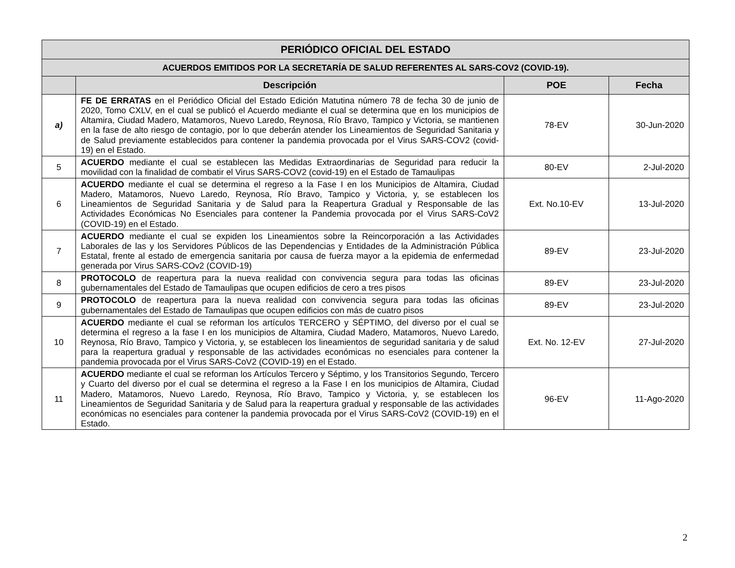| PERIÓDICO OFICIAL DEL ESTADO | | | |
| --- | --- | --- | --- |
| ACUERDOS EMITIDOS POR LA SECRETARÍA DE SALUD REFERENTES AL SARS-COV2 (COVID-19). | | | |
| | Descripción | POE | Fecha |
| a) | FE DE ERRATAS en el Periódico Oficial del Estado Edición Matutina número 78 de fecha 30 de junio de 2020, Tomo CXLV, en el cual se publicó el Acuerdo mediante el cual se determina que en los municipios de Altamira, Ciudad Madero, Matamoros, Nuevo Laredo, Reynosa, Río Bravo, Tampico y Victoria, se mantienen en la fase de alto riesgo de contagio, por lo que deberán atender los Lineamientos de Seguridad Sanitaria y de Salud previamente establecidos para contener la pandemia provocada por el Virus SARS-COV2 (covid-19) en el Estado. | 78-EV | 30-Jun-2020 |
| 5 | ACUERDO mediante el cual se establecen las Medidas Extraordinarias de Seguridad para reducir la movilidad con la finalidad de combatir el Virus SARS-COV2 (covid-19) en el Estado de Tamaulipas | 80-EV | 2-Jul-2020 |
| 6 | ACUERDO mediante el cual se determina el regreso a la Fase I en los Municipios de Altamira, Ciudad Madero, Matamoros, Nuevo Laredo, Reynosa, Río Bravo, Tampico y Victoria, y, se establecen los Lineamientos de Seguridad Sanitaria y de Salud para la Reapertura Gradual y Responsable de las Actividades Económicas No Esenciales para contener la Pandemia provocada por el Virus SARS-CoV2 (COVID-19) en el Estado. | Ext. No.10-EV | 13-Jul-2020 |
| 7 | ACUERDO mediante el cual se expiden los Lineamientos sobre la Reincorporación a las Actividades Laborales de las y los Servidores Públicos de las Dependencias y Entidades de la Administración Pública Estatal, frente al estado de emergencia sanitaria por causa de fuerza mayor a la epidemia de enfermedad generada por Virus SARS-COv2 (COVID-19) | 89-EV | 23-Jul-2020 |
| 8 | PROTOCOLO de reapertura para la nueva realidad con convivencia segura para todas las oficinas gubernamentales del Estado de Tamaulipas que ocupen edificios de cero a tres pisos | 89-EV | 23-Jul-2020 |
| 9 | PROTOCOLO de reapertura para la nueva realidad con convivencia segura para todas las oficinas gubernamentales del Estado de Tamaulipas que ocupen edificios con más de cuatro pisos | 89-EV | 23-Jul-2020 |
| 10 | ACUERDO mediante el cual se reforman los artículos TERCERO y SÉPTIMO, del diverso por el cual se determina el regreso a la fase I en los municipios de Altamira, Ciudad Madero, Matamoros, Nuevo Laredo, Reynosa, Río Bravo, Tampico y Victoria, y, se establecen los lineamientos de seguridad sanitaria y de salud para la reapertura gradual y responsable de las actividades económicas no esenciales para contener la pandemia provocada por el Virus SARS-CoV2 (COVID-19) en el Estado. | Ext. No. 12-EV | 27-Jul-2020 |
| 11 | ACUERDO mediante el cual se reforman los Artículos Tercero y Séptimo, y los Transitorios Segundo, Tercero y Cuarto del diverso por el cual se determina el regreso a la Fase I en los municipios de Altamira, Ciudad Madero, Matamoros, Nuevo Laredo, Reynosa, Río Bravo, Tampico y Victoria, y, se establecen los Lineamientos de Seguridad Sanitaria y de Salud para la reapertura gradual y responsable de las actividades económicas no esenciales para contener la pandemia provocada por el Virus SARS-CoV2 (COVID-19) en el Estado. | 96-EV | 11-Ago-2020 |
2